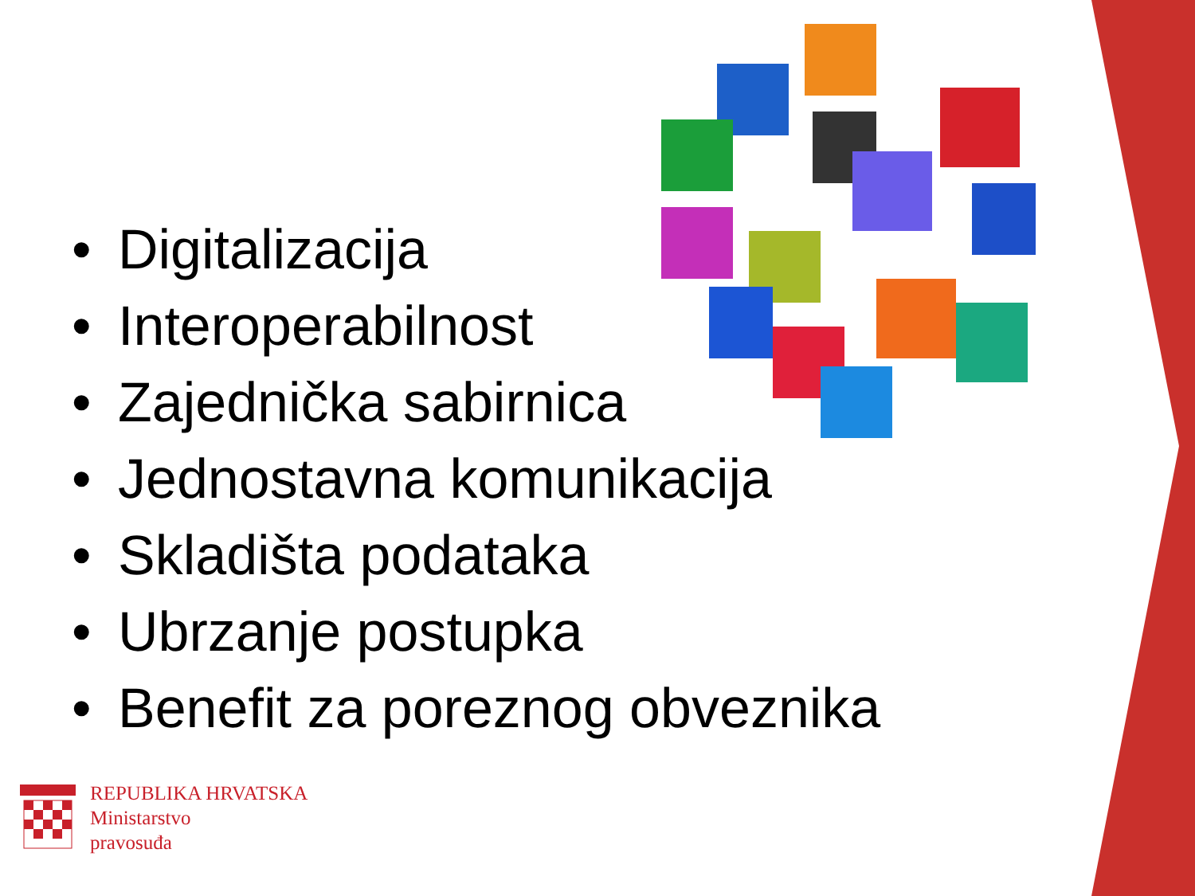• Digitalizacija
• Interoperabilnost
• Zajednička sabirnica
• Jednostavna komunikacija
• Skladišta podataka
• Ubrzanje postupka
• Benefit za poreznog obveznika
REPUBLIKA HRVATSKA
Ministarstvo
pravosuđa